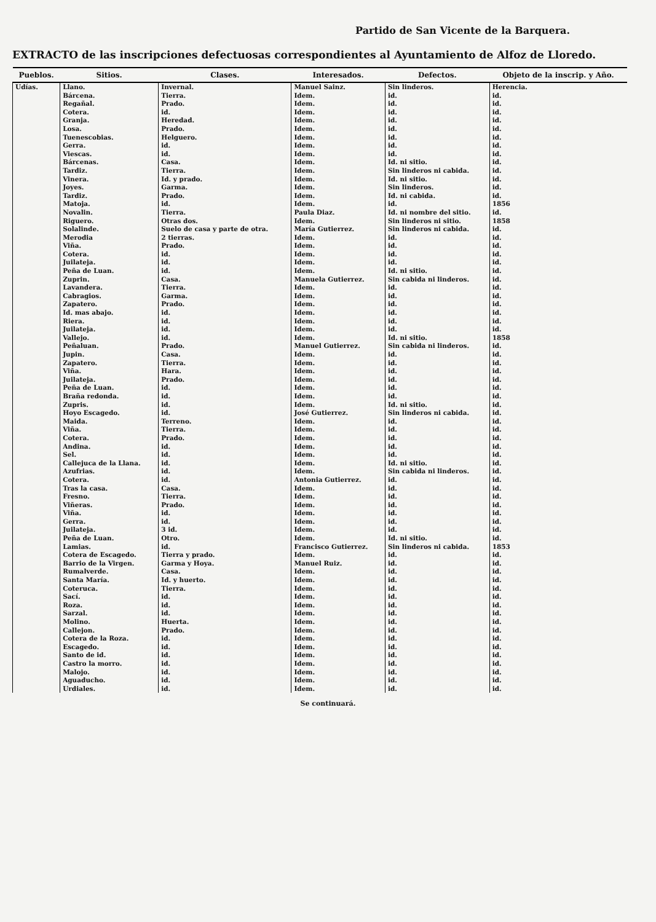Partido de San Vicente de la Barquera.
EXTRACTO de las inscripciones defectuosas correspondientes al Ayuntamiento de Alfoz de Lloredo.
| Pueblos. | Sitios. | Clases. | Interesados. | Defectos. | Objeto de la inscrip. y Año. |
| --- | --- | --- | --- | --- | --- |
| Udías. | Llano. Bárcena. Regañal. Cotera. Granja. Losa. Tuenescobias. Gerra. Viescas. Bárcenas. | Invernal. Tierra. Prado. id. Heredad. Prado. Helguero. id. id. Casa. | Manuel Sainz. Idem. Idem. Idem. Idem. Idem. Idem. Idem. Idem. Idem. | Sin linderos. id. id. id. id. id. id. id. id. Id. ni sitio. | Herencia. id. id. id. id. id. id. id. id. id. |
| | Tardiz. Vinera. Joyes. Tardiz. Matoja. Novalin. Riguero. | Tierra. Id. y prado. Garma. Prado. id. Tierra. Otras dos. | Idem. Idem. Idem. Idem. Idem. Paula Diaz. Idem. | Sin linderos ni cabida. Id. ni sitio. Sin linderos. Id. ni cabida. id. Id. ni nombre del sitio. Sin linderos ni sitio. | id. id. id. id. 1856 id. 1858 |
| | Solalinde. Merodia Viña. Cotera. Juilateja. Peña de Luan. Zuprin. | Suelo de casa y parte de otra. 2 tierras. Prado. id. id. id. Casa. | María Gutierrez. Idem. Idem. Idem. Idem. Idem. Manuela Gutierrez. | Sin linderos ni cabida. id. id. id. id. Id. ni sitio. Sin cabida ni linderos. | id. id. id. id. id. id. id. |
| | Lavandera. Cabragios. Zapatero. Id. mas abajo. Riera. Juilateja. Vallejo. Peñaluan. | Tierra. Garma. Prado. id. id. id. id. Prado. | Idem. Idem. Idem. Idem. Idem. Idem. Idem. Manuel Gutierrez. | id. id. id. id. id. id. Id. ni sitio. Sin cabida ni linderos. | id. id. id. id. id. id. 1858 id. |
| | Jupin. Zapatero. Viña. Juilateja. Peña de Luan. Braña redonda. Zupris. Hoyo Escagedo. | Casa. Tierra. Hara. Prado. id. id. id. id. | Idem. Idem. Idem. Idem. Idem. Idem. Idem. José Gutierrez. | id. id. id. id. id. id. Id. ni sitio. Sin linderos ni cabida. | id. id. id. id. id. id. id. id. |
| | Maida. Viña. Cotera. Andina. Sel. Callejuca de la Llana. Azufrias. Cotera. | Terreno. Tierra. Prado. id. id. id. id. id. | Idem. Idem. Idem. Idem. Idem. Idem. Idem. Antonia Gutierrez. | id. id. id. id. id. Id. ni sitio. Sin cabida ni linderos. id. | id. id. id. id. id. id. id. id. |
| | Tras la casa. Fresno. Viñeras. Viña. Gerra. Juilateja. Peña de Luan. Lamias. | Casa. Tierra. Prado. id. id. 3 id. Otro. id. | Idem. Idem. Idem. Idem. Idem. Idem. Idem. Francisco Gutierrez. | id. id. id. id. id. id. Id. ni sitio. Sin linderos ni cabida. | id. id. id. id. id. id. id. 1853 |
| | Cotera de Escagedo. Barrio de la Virgen. Rumalverde. Santa María. Coteruca. Sací. Roza. Sarzal. Molino. Callejon. Cotera de la Roza. Escagedo. Santo de id. Castro la morro. Malojo. Aguaducho. Urdiales. | Tierra y prado. Garma y Hoya. Casa. Id. y huerto. Tierra. id. id. id. Huerta. Prado. id. id. id. id. id. id. id. | Idem. Manuel Ruiz. Idem. Idem. Idem. Idem. Idem. Idem. Idem. Idem. Idem. Idem. Idem. Idem. Idem. Idem. Idem. | id. id. id. id. id. id. id. id. id. id. id. id. id. id. id. id. id. | id. id. id. id. id. id. id. id. id. id. id. id. id. id. id. id. id. |
Se continuará.